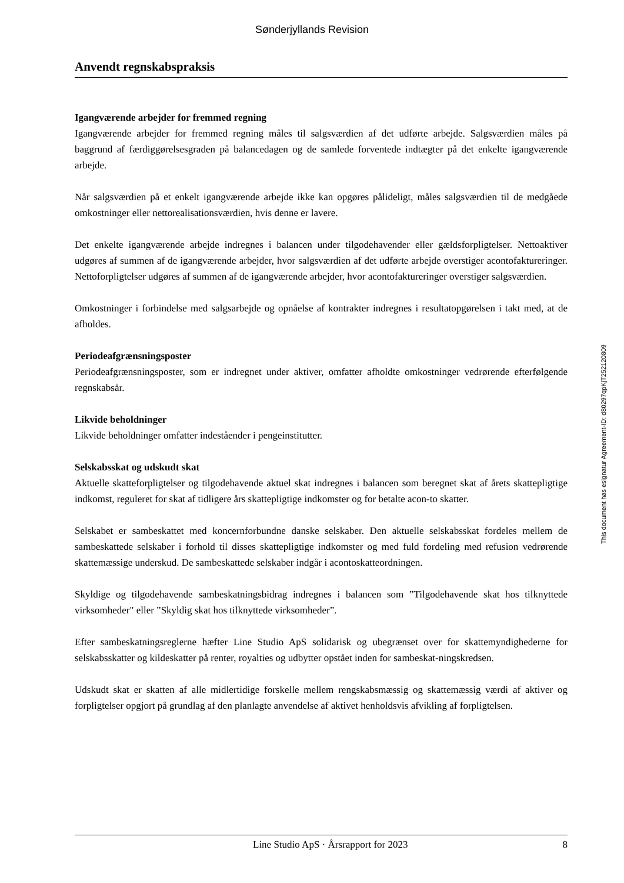Sønderjyllands Revision
Anvendt regnskabspraksis
Igangværende arbejder for fremmed regning
Igangværende arbejder for fremmed regning måles til salgsværdien af det udførte arbejde. Salgsværdien måles på baggrund af færdiggørelsesgraden på balancedagen og de samlede forventede indtægter på det enkelte igangværende arbejde.
Når salgsværdien på et enkelt igangværende arbejde ikke kan opgøres pålideligt, måles salgsværdien til de medgåede omkostninger eller nettorealisationsværdien, hvis denne er lavere.
Det enkelte igangværende arbejde indregnes i balancen under tilgodehavender eller gældsforpligtelser. Nettoaktiver udgøres af summen af de igangværende arbejder, hvor salgsværdien af det udførte arbejde overstiger acontofaktureringer. Nettoforpligtelser udgøres af summen af de igangværende arbejder, hvor acontofaktureringer overstiger salgsværdien.
Omkostninger i forbindelse med salgsarbejde og opnåelse af kontrakter indregnes i resultatopgørelsen i takt med, at de afholdes.
Periodeafgrænsningsposter
Periodeafgrænsningsposter, som er indregnet under aktiver, omfatter afholdte omkostninger vedrørende efterfølgende regnskabsår.
Likvide beholdninger
Likvide beholdninger omfatter indeståender i pengeinstitutter.
Selskabsskat og udskudt skat
Aktuelle skatteforpligtelser og tilgodehavende aktuel skat indregnes i balancen som beregnet skat af årets skattepligtige indkomst, reguleret for skat af tidligere års skattepligtige indkomster og for betalte acon-to skatter.
Selskabet er sambeskattet med koncernforbundne danske selskaber. Den aktuelle selskabsskat fordeles mellem de sambeskattede selskaber i forhold til disses skattepligtige indkomster og med fuld fordeling med refusion vedrørende skattemæssige underskud. De sambeskattede selskaber indgår i acontoskatteordningen.
Skyldige og tilgodehavende sambeskatningsbidrag indregnes i balancen som ”Tilgodehavende skat hos tilknyttede virksomheder" eller ”Skyldig skat hos tilknyttede virksomheder”.
Efter sambeskatningsreglerne hæfter Line Studio ApS solidarisk og ubegrænset over for skattemyndighederne for selskabsskatter og kildeskatter på renter, royalties og udbytter opstået inden for sambeskat-ningskredsen.
Udskudt skat er skatten af alle midlertidige forskelle mellem rengskabsmæssig og skattemæssig værdi af aktiver og forpligtelser opgjort på grundlag af den planlagte anvendelse af aktivet henholdsvis afvikling af forpligtelsen.
This document has esignatur Agreement-ID: d80297qpKjT252120809
Line Studio ApS · Årsrapport for 2023 8